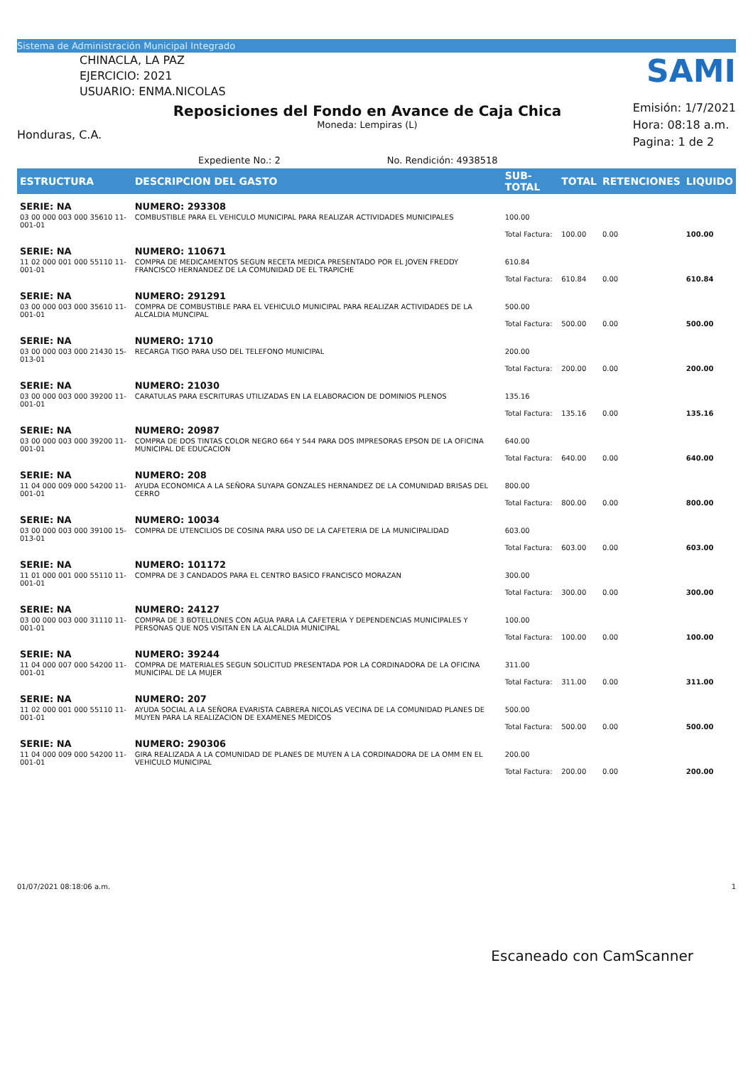Sistema de Administración Municipal Integrado
CHINACLA, LA PAZ
EJERCICIO: 2021
USUARIO: ENMA.NICOLAS
SAMI
Honduras, C.A.
Reposiciones del Fondo en Avance de Caja Chica
Moneda: Lempiras (L)
Emisión: 1/7/2021
Hora: 08:18 a.m.
Pagina: 1 de 2
Expediente No.: 2 No. Rendición: 4938518
| ESTRUCTURA | DESCRIPCION DEL GASTO | SUB-TOTAL | TOTAL | RETENCIONES | LIQUIDO |
| --- | --- | --- | --- | --- | --- |
| SERIE: NA | NUMERO: 293308 | | | | |
| 03 00 000 003 000 35610 11-001-01 | COMBUSTIBLE PARA EL VEHICULO MUNICIPAL PARA REALIZAR ACTIVIDADES MUNICIPALES | 100.00 | | | |
| | | Total Factura: | 100.00 | 0.00 | 100.00 |
| SERIE: NA | NUMERO: 110671 | | | | |
| 11 02 000 001 000 55110 11-001-01 | COMPRA DE MEDICAMENTOS SEGUN RECETA MEDICA PRESENTADO POR EL JOVEN FREDDY FRANCISCO HERNANDEZ DE LA COMUNIDAD DE EL TRAPICHE | 610.84 | | | |
| | | Total Factura: | 610.84 | 0.00 | 610.84 |
| SERIE: NA | NUMERO: 291291 | | | | |
| 03 00 000 003 000 35610 11-001-01 | COMPRA DE COMBUSTIBLE PARA EL VEHICULO MUNICIPAL PARA REALIZAR ACTIVIDADES DE LA ALCALDIA MUNCIPAL | 500.00 | | | |
| | | Total Factura: | 500.00 | 0.00 | 500.00 |
| SERIE: NA | NUMERO: 1710 | | | | |
| 03 00 000 003 000 21430 15-013-01 | RECARGA TIGO PARA USO DEL TELEFONO MUNICIPAL | 200.00 | | | |
| | | Total Factura: | 200.00 | 0.00 | 200.00 |
| SERIE: NA | NUMERO: 21030 | | | | |
| 03 00 000 003 000 39200 11-001-01 | CARATULAS PARA ESCRITURAS UTILIZADAS EN LA ELABORACION DE DOMINIOS PLENOS | 135.16 | | | |
| | | Total Factura: | 135.16 | 0.00 | 135.16 |
| SERIE: NA | NUMERO: 20987 | | | | |
| 03 00 000 003 000 39200 11-001-01 | COMPRA DE DOS TINTAS COLOR NEGRO 664 Y 544 PARA DOS IMPRESORAS EPSON DE LA OFICINA MUNICIPAL DE EDUCACION | 640.00 | | | |
| | | Total Factura: | 640.00 | 0.00 | 640.00 |
| SERIE: NA | NUMERO: 208 | | | | |
| 11 04 000 009 000 54200 11-001-01 | AYUDA ECONOMICA A LA SEÑORA SUYAPA GONZALES HERNANDEZ DE LA COMUNIDAD BRISAS DEL CERRO | 800.00 | | | |
| | | Total Factura: | 800.00 | 0.00 | 800.00 |
| SERIE: NA | NUMERO: 10034 | | | | |
| 03 00 000 003 000 39100 15-013-01 | COMPRA DE UTENCILIOS DE COSINA PARA USO DE LA CAFETERIA DE LA MUNICIPALIDAD | 603.00 | | | |
| | | Total Factura: | 603.00 | 0.00 | 603.00 |
| SERIE: NA | NUMERO: 101172 | | | | |
| 11 01 000 001 000 55110 11-001-01 | COMPRA DE 3 CANDADOS PARA EL CENTRO BASICO FRANCISCO MORAZAN | 300.00 | | | |
| | | Total Factura: | 300.00 | 0.00 | 300.00 |
| SERIE: NA | NUMERO: 24127 | | | | |
| 03 00 000 003 000 31110 11-001-01 | COMPRA DE 3 BOTELLONES CON AGUA PARA LA CAFETERIA Y DEPENDENCIAS MUNICIPALES Y PERSONAS QUE NOS VISITAN EN LA ALCALDIA MUNICIPAL | 100.00 | | | |
| | | Total Factura: | 100.00 | 0.00 | 100.00 |
| SERIE: NA | NUMERO: 39244 | | | | |
| 11 04 000 007 000 54200 11-001-01 | COMPRA DE MATERIALES SEGUN SOLICITUD PRESENTADA POR LA CORDINADORA DE LA OFICINA MUNICIPAL DE LA MUJER | 311.00 | | | |
| | | Total Factura: | 311.00 | 0.00 | 311.00 |
| SERIE: NA | NUMERO: 207 | | | | |
| 11 02 000 001 000 55110 11-001-01 | AYUDA SOCIAL A LA SEÑORA EVARISTA CABRERA NICOLAS VECINA DE LA COMUNIDAD PLANES DE MUYEN PARA LA REALIZACION DE EXAMENES MEDICOS | 500.00 | | | |
| | | Total Factura: | 500.00 | 0.00 | 500.00 |
| SERIE: NA | NUMERO: 290306 | | | | |
| 11 04 000 009 000 54200 11-001-01 | GIRA REALIZADA A LA COMUNIDAD DE PLANES DE MUYEN A LA CORDINADORA DE LA OMM EN EL VEHICULO MUNICIPAL | 200.00 | | | |
| | | Total Factura: | 200.00 | 0.00 | 200.00 |
01/07/2021 08:18:06 a.m. 1
Escaneado con CamScanner